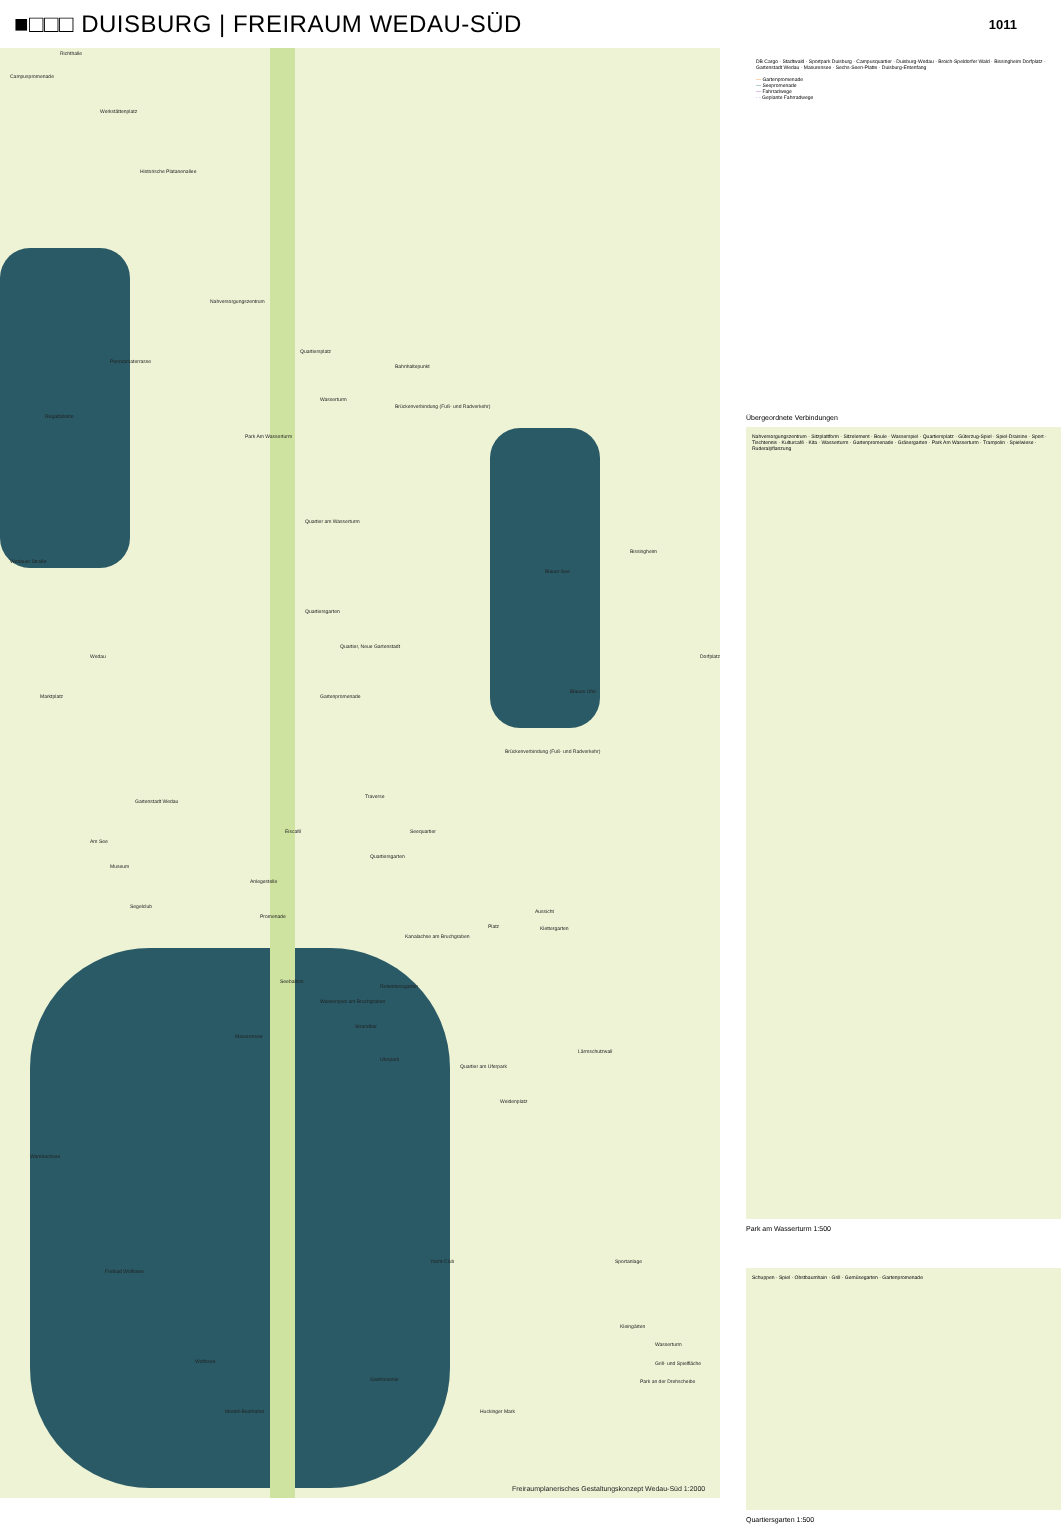■□□□ DUISBURG | FREIRAUM WEDAU-SÜD
1011
Richthalle
Campuspromenade
Werkstättenplatz
Historische Platanenallee
Nahversorgungszentrum
Quartiersplatz
Panoramaterrasse
Bahnhaltepunkt
Wasserturm
Brückenverbindung (Fuß- und Radverkehr)
Regattabahn
Park Am Wasserturm
Quartier am Wasserturm
Wedauer Straße
Bissingheim
Blauer See
Quartiersgarten
Quartier, Neue Gartenstadt
Wedau Dorfplatz
Marktplatz Gartenpromenade
Blaues Ufer
Brückenverbindung (Fuß- und Radverkehr)
Gartenstadt Wedau
Traverse
Eiscafé Seequartier
Am See
Museum
Quartiersgarten
Anlegestelle
Segelclub
Promenade
Aussicht
Platz Klettergarten
Kanalachse am Bruchgraben
Seebalkon
Retentionsgarten
Wasserspiel am Bruchgraben
Strandbar
Masurensee
Uferpark
Lärmschutzwall
Quartier am Uferpark
Weidenplatz
Wambachsee
Yacht-Club Sportanlage
Freibad Wolfssee
Kleingärten
Wasserturm
Wolfssee Grill- und Spielfläche
Gastronomie Park an der Drehscheibe
Modell-Boothafen Huckinger Mark
Freiraumplanerisches Gestaltungskonzept Wedau-Süd 1:2000
DB Cargo · Stadtwald · Sportpark Duisburg · Campusquartier · Duisburg-Wedau · Broich-Speldorfer Wald · Bissingheim Dorfplatz · Gartenstadt Wedau · Masurensee · Sechs-Seen-Platte · Duisburg-Entenfang
— Gartenpromenade
— Seepromenade
— Fahrradwege
- - Geplante Fahrradwege
Übergeordnete Verbindungen
Nahversorgungszentrum · Sitzplattform · Sitzelement · Boule · Wasserspiel · Quartiersplatz · Güterzug-Spiel · Spiel-Draisine · Sport · Tischtennis · Kulturcafé · Kita · Wasserturm · Gartenpromenade · Gräsergarten · Park Am Wasserturm · Trampolin · Spielwiese · Ruderalpflanzung
Park am Wasserturm 1:500
Schuppen · Spiel · Obstbaumhain · Grill · Gemüsegarten · Gartenpromenade
Quartiersgarten 1:500